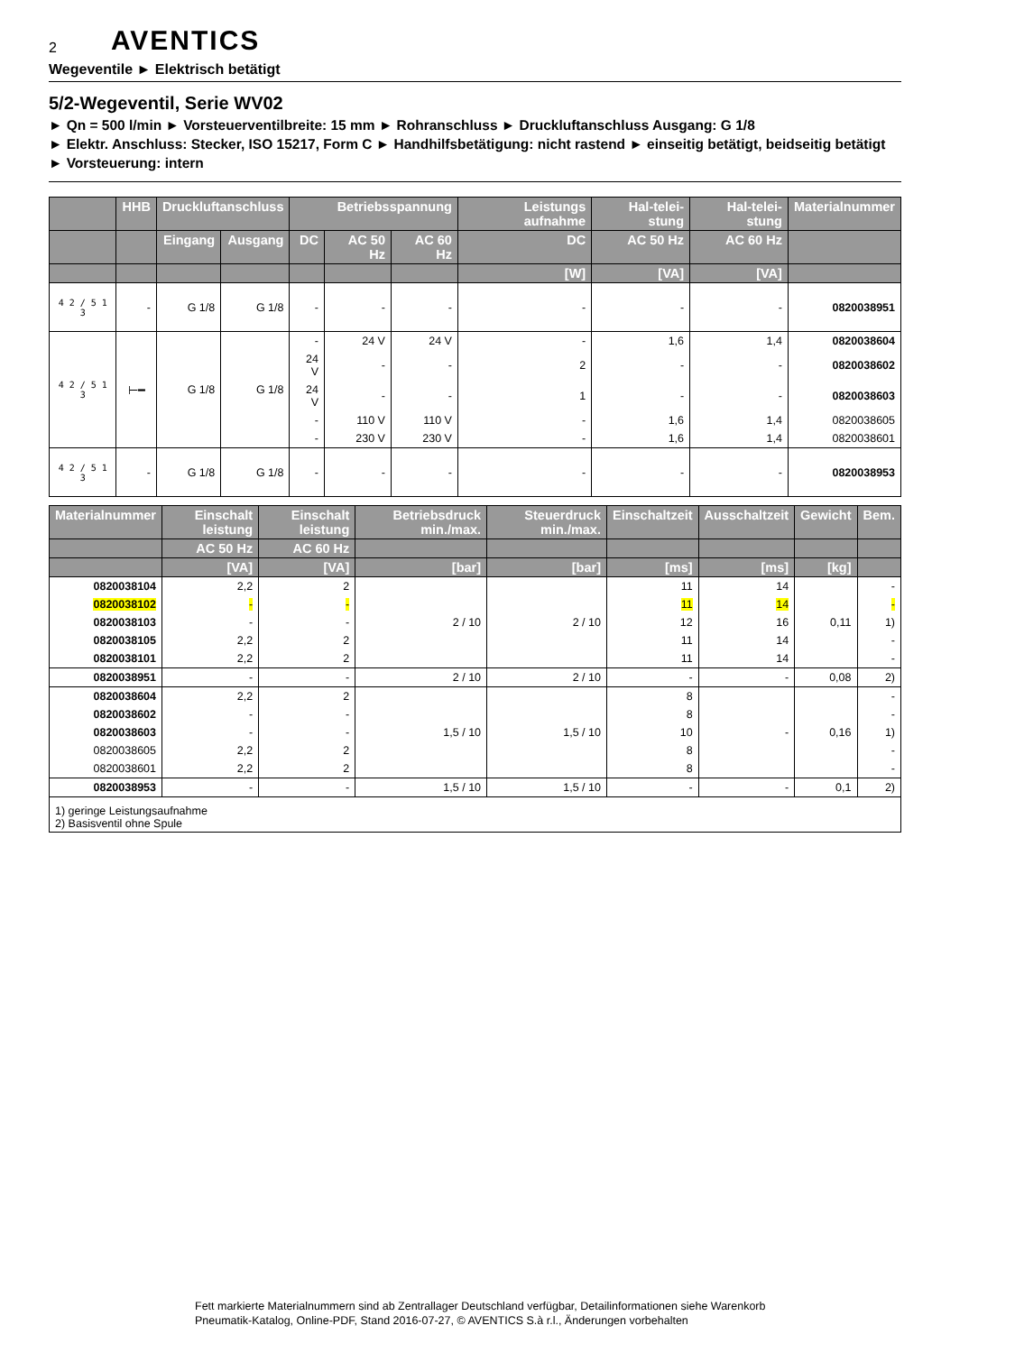2 AVENTICS
Wegeventile ► Elektrisch betätigt
5/2-Wegeventil, Serie WV02
► Qn = 500 l/min ► Vorsteuerventilbreite: 15 mm ► Rohranschluss ► Druckluftanschluss Ausgang: G 1/8
► Elektr. Anschluss: Stecker, ISO 15217, Form C ► Handhilfsbetätigung: nicht rastend ► einseitig betätigt, beidseitig betätigt ► Vorsteuerung: intern
| | HHB | Druckluftanschluss | | Betriebsspannung | | | Leistungs aufnahme | Hal-telei-stung | Hal-telei-stung | Materialnummer |
| --- | --- | --- | --- | --- | --- | --- | --- | --- | --- | --- |
| | | Eingang | Ausgang | DC | AC 50 Hz | AC 60 Hz | DC | AC 50 Hz | AC 60 Hz | |
| | | | | | | | [W] | [VA] | [VA] | |
| 4 2 / 5 1 3 | - | G 1/8 | G 1/8 | - | - | - | - | - | - | 0820038951 |
| 4 2 / 5 1 3 | ⊢━ | G 1/8 | G 1/8 | - | 24 V | 24 V | - | 1,6 | 1,4 | 0820038604 |
| | | | | 24 V | - | - | 2 | - | - | 0820038602 |
| | | | | 24 V | - | - | 1 | - | - | 0820038603 |
| | | | | - | 110 V | 110 V | - | 1,6 | 1,4 | 0820038605 |
| | | | | - | 230 V | 230 V | - | 1,6 | 1,4 | 0820038601 |
| 4 2 / 5 1 3 | - | G 1/8 | G 1/8 | - | - | - | - | - | - | 0820038953 |
| Materialnummer | Einschalt leistung | Einschalt leistung | Betriebsdruck min./max. | Steuerdruck min./max. | Einschaltzeit | Ausschaltzeit | Gewicht | Bem. |
| --- | --- | --- | --- | --- | --- | --- | --- | --- |
| | AC 50 Hz | AC 60 Hz | | | | | | |
| | [VA] | [VA] | [bar] | [bar] | [ms] | [ms] | [kg] | |
| 0820038104 | 2,2 | 2 | 2 / 10 | 2 / 10 | 11 | 14 | 0,11 | - |
| 0820038102 | - | - | | | 11 | 14 | | - |
| 0820038103 | - | - | | | 12 | 16 | | 1) |
| 0820038105 | 2,2 | 2 | | | 11 | 14 | | - |
| 0820038101 | 2,2 | 2 | | | 11 | 14 | | - |
| 0820038951 | - | - | 2 / 10 | 2 / 10 | - | - | 0,08 | 2) |
| 0820038604 | 2,2 | 2 | 1,5 / 10 | 1,5 / 10 | 8 | - | 0,16 | - |
| 0820038602 | - | - | | | 8 | | | - |
| 0820038603 | - | - | | | 10 | | | 1) |
| 0820038605 | 2,2 | 2 | | | 8 | | | - |
| 0820038601 | 2,2 | 2 | | | 8 | | | - |
| 0820038953 | - | - | 1,5 / 10 | 1,5 / 10 | - | - | 0,1 | 2) |
| 1) geringe Leistungsaufnahme 2) Basisventil ohne Spule | | | | | | | | |
Fett markierte Materialnummern sind ab Zentrallager Deutschland verfügbar, Detailinformationen siehe Warenkorb
Pneumatik-Katalog, Online-PDF, Stand 2016-07-27, © AVENTICS S.à r.l., Änderungen vorbehalten